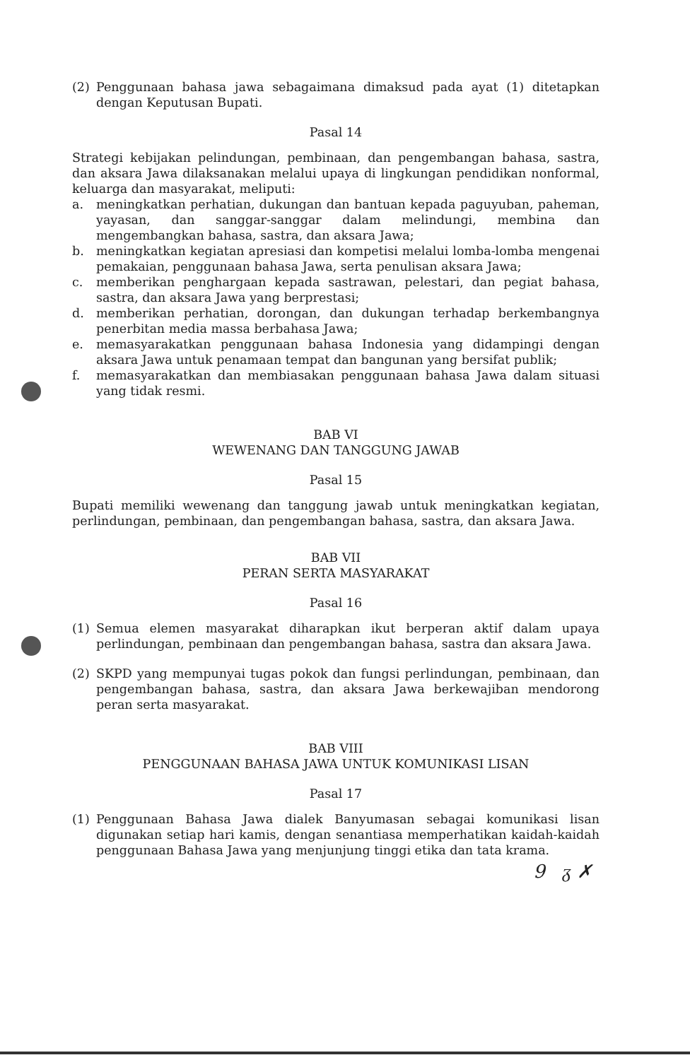(2) Penggunaan bahasa jawa sebagaimana dimaksud pada ayat (1) ditetapkan dengan Keputusan Bupati.
Pasal 14
Strategi kebijakan pelindungan, pembinaan, dan pengembangan bahasa, sastra, dan aksara Jawa dilaksanakan melalui upaya di lingkungan pendidikan nonformal, keluarga dan masyarakat, meliputi:
a. meningkatkan perhatian, dukungan dan bantuan kepada paguyuban, paheman, yayasan, dan sanggar-sanggar dalam melindungi, membina dan mengembangkan bahasa, sastra, dan aksara Jawa;
b. meningkatkan kegiatan apresiasi dan kompetisi melalui lomba-lomba mengenai pemakaian, penggunaan bahasa Jawa, serta penulisan aksara Jawa;
c. memberikan penghargaan kepada sastrawan, pelestari, dan pegiat bahasa, sastra, dan aksara Jawa yang berprestasi;
d. memberikan perhatian, dorongan, dan dukungan terhadap berkembangnya penerbitan media massa berbahasa Jawa;
e. memasyarakatkan penggunaan bahasa Indonesia yang didampingi dengan aksara Jawa untuk penamaan tempat dan bangunan yang bersifat publik;
f. memasyarakatkan dan membiasakan penggunaan bahasa Jawa dalam situasi yang tidak resmi.
BAB VI
WEWENANG DAN TANGGUNG JAWAB
Pasal 15
Bupati memiliki wewenang dan tanggung jawab untuk meningkatkan kegiatan, perlindungan, pembinaan, dan pengembangan bahasa, sastra, dan aksara Jawa.
BAB VII
PERAN SERTA MASYARAKAT
Pasal 16
(1) Semua elemen masyarakat diharapkan ikut berperan aktif dalam upaya perlindungan, pembinaan dan pengembangan bahasa, sastra dan aksara Jawa.
(2) SKPD yang mempunyai tugas pokok dan fungsi perlindungan, pembinaan, dan pengembangan bahasa, sastra, dan aksara Jawa berkewajiban mendorong peran serta masyarakat.
BAB VIII
PENGGUNAAN BAHASA JAWA UNTUK KOMUNIKASI LISAN
Pasal 17
(1) Penggunaan Bahasa Jawa dialek Banyumasan sebagai komunikasi lisan digunakan setiap hari kamis, dengan senantiasa memperhatikan kaidah-kaidah penggunaan Bahasa Jawa yang menjunjung tinggi etika dan tata krama.
9 ᵹ ✗